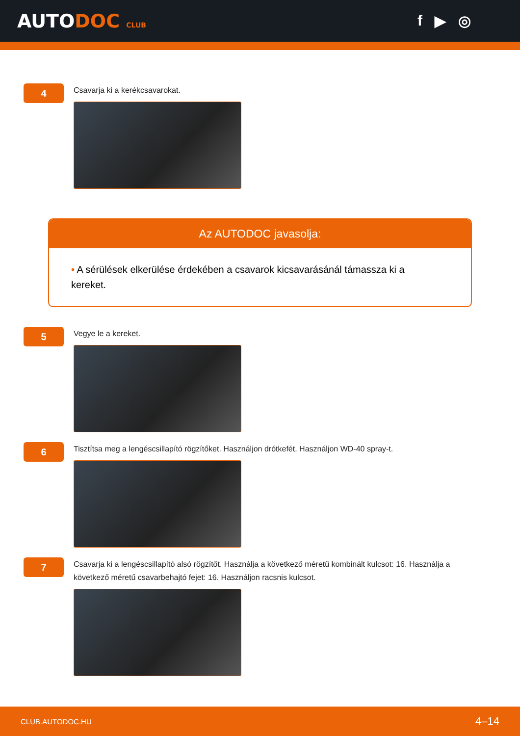AUTODOC CLUB
f ▶ ◎
4
Csavarja ki a kerékcsavarokat.
Az AUTODOC javasolja:
• A sérülések elkerülése érdekében a csavarok kicsavarásánál támassza ki a kereket.
5
Vegye le a kereket.
6
Tisztítsa meg a lengéscsillapító rögzítőket. Használjon drótkefét. Használjon WD-40 spray-t.
7
Csavarja ki a lengéscsillapító alsó rögzítőt. Használja a következő méretű kombinált kulcsot: 16. Használja a következő méretű csavarbehajtó fejet: 16. Használjon racsnis kulcsot.
CLUB.AUTODOC.HU 4–14